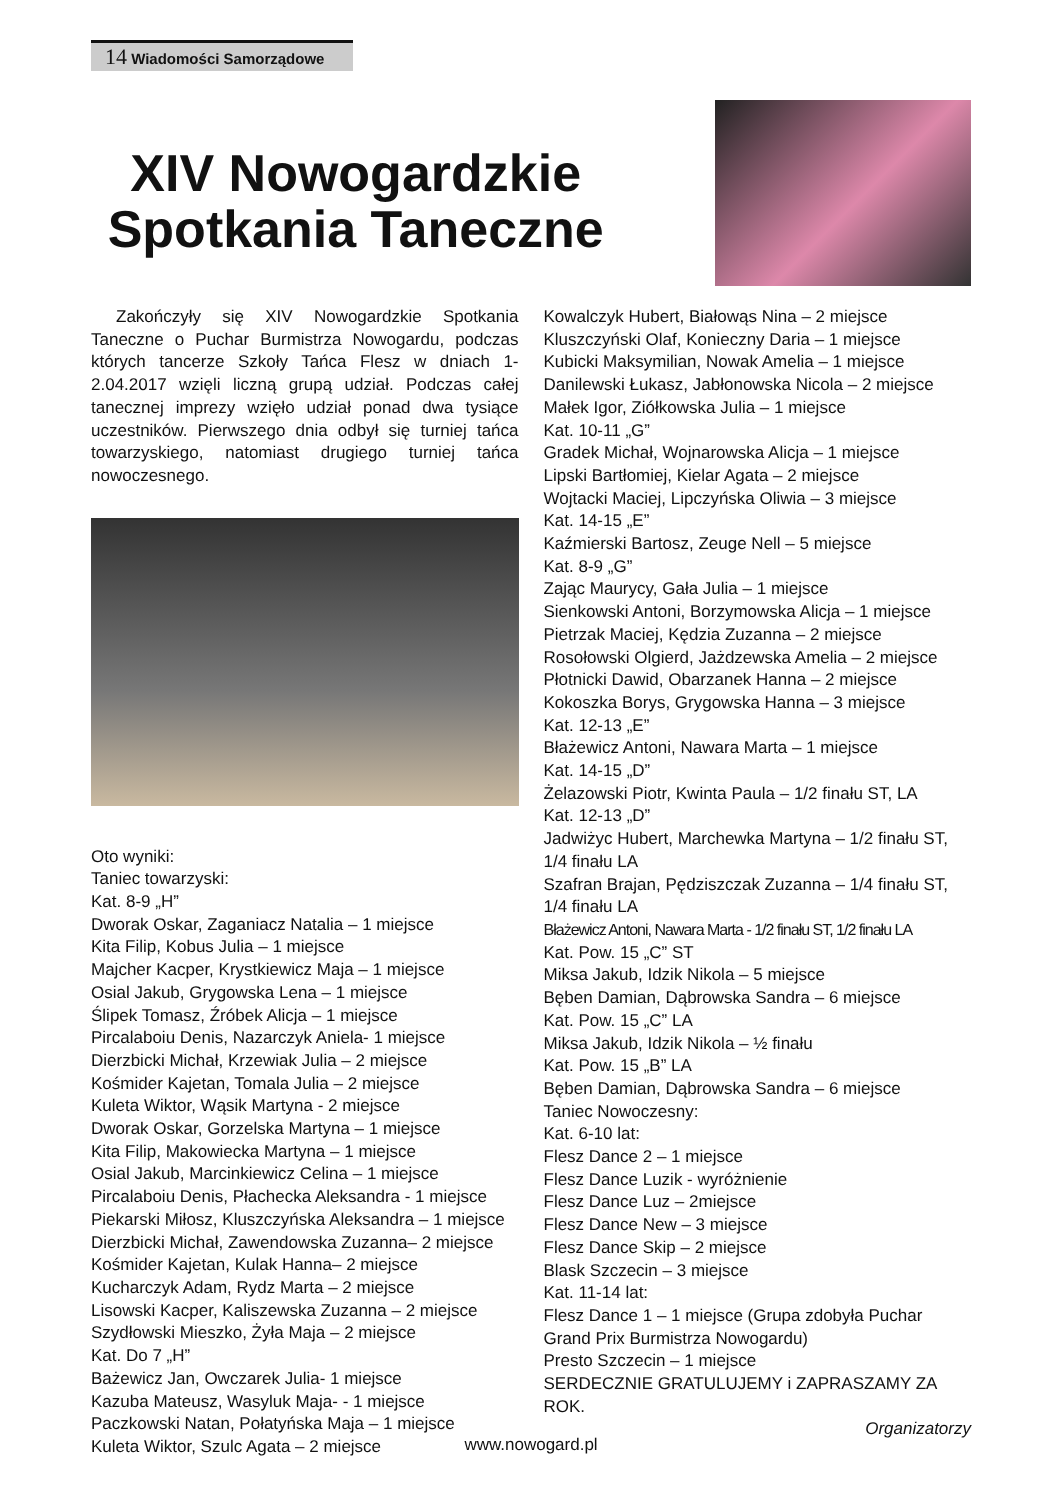14 Wiadomości Samorządowe
XIV Nowogardzkie Spotkania Taneczne
Zakończyły się XIV Nowogardzkie Spotkania Taneczne o Puchar Burmistrza Nowogardu, podczas których tancerze Szkoły Tańca Flesz w dniach 1-2.04.2017 wzięli liczną grupą udział. Podczas całej tanecznej imprezy wzięło udział ponad dwa tysiące uczestników. Pierwszego dnia odbył się turniej tańca towarzyskiego, natomiast drugiego turniej tańca nowoczesnego.
Oto wyniki:
Taniec towarzyski:
Kat. 8-9 „H”
Dworak Oskar, Zaganiacz Natalia – 1 miejsce
Kita Filip, Kobus Julia – 1 miejsce
Majcher Kacper, Krystkiewicz Maja – 1 miejsce
Osial Jakub, Grygowska Lena – 1 miejsce
Ślipek Tomasz, Źróbek Alicja – 1 miejsce
Pircalaboiu Denis, Nazarczyk Aniela- 1 miejsce
Dierzbicki Michał, Krzewiak Julia – 2 miejsce
Kośmider Kajetan, Tomala Julia – 2 miejsce
Kuleta Wiktor, Wąsik Martyna - 2 miejsce
Dworak Oskar, Gorzelska Martyna – 1 miejsce
Kita Filip, Makowiecka Martyna – 1 miejsce
Osial Jakub, Marcinkiewicz Celina – 1 miejsce
Pircalaboiu Denis, Płachecka Aleksandra - 1 miejsce
Piekarski Miłosz, Kluszczyńska Aleksandra – 1 miejsce
Dierzbicki Michał, Zawendowska Zuzanna– 2 miejsce
Kośmider Kajetan, Kulak Hanna– 2 miejsce
Kucharczyk Adam, Rydz Marta – 2 miejsce
Lisowski Kacper, Kaliszewska Zuzanna – 2 miejsce
Szydłowski Mieszko, Żyła Maja – 2 miejsce
Kat. Do 7 „H”
Bażewicz Jan, Owczarek Julia- 1 miejsce
Kazuba Mateusz, Wasyluk Maja- - 1 miejsce
Paczkowski Natan, Połatyńska Maja – 1 miejsce
Kuleta Wiktor, Szulc Agata – 2 miejsce
Kowalczyk Hubert, Białowąs Nina – 2 miejsce
Kluszczyński Olaf, Konieczny Daria – 1 miejsce
Kubicki Maksymilian, Nowak Amelia – 1 miejsce
Danilewski Łukasz, Jabłonowska Nicola – 2 miejsce
Małek Igor, Ziółkowska Julia – 1 miejsce
Kat. 10-11 „G”
Gradek Michał, Wojnarowska Alicja – 1 miejsce
Lipski Bartłomiej, Kielar Agata – 2 miejsce
Wojtacki Maciej, Lipczyńska Oliwia – 3 miejsce
Kat. 14-15 „E”
Kaźmierski Bartosz, Zeuge Nell – 5 miejsce
Kat. 8-9 „G”
Zając Maurycy, Gała Julia – 1 miejsce
Sienkowski Antoni, Borzymowska Alicja – 1 miejsce
Pietrzak Maciej, Kędzia Zuzanna – 2 miejsce
Rosołowski Olgierd, Jażdzewska Amelia – 2 miejsce
Płotnicki Dawid, Obarzanek Hanna – 2 miejsce
Kokoszka Borys, Grygowska Hanna – 3 miejsce
Kat. 12-13 „E”
Błażewicz Antoni, Nawara Marta – 1 miejsce
Kat. 14-15 „D”
Żelazowski Piotr, Kwinta Paula – 1/2 finału ST, LA
Kat. 12-13 „D”
Jadwiżyc Hubert, Marchewka Martyna – 1/2 finału ST, 1/4 finału LA
Szafran Brajan, Pędziszczak Zuzanna – 1/4 finału ST, 1/4 finału LA
Błażewicz Antoni, Nawara Marta - 1/2 finału ST, 1/2 finału LA
Kat. Pow. 15 „C” ST
Miksa Jakub, Idzik Nikola – 5 miejsce
Bęben Damian, Dąbrowska Sandra – 6 miejsce
Kat. Pow. 15 „C” LA
Miksa Jakub, Idzik Nikola – ½ finału
Kat. Pow. 15 „B” LA
Bęben Damian, Dąbrowska Sandra – 6 miejsce
Taniec Nowoczesny:
Kat. 6-10 lat:
Flesz Dance 2 – 1 miejsce
Flesz Dance Luzik - wyróżnienie
Flesz Dance Luz – 2miejsce
Flesz Dance New – 3 miejsce
Flesz Dance Skip – 2 miejsce
Blask Szczecin – 3 miejsce
Kat. 11-14 lat:
Flesz Dance 1 – 1 miejsce (Grupa zdobyła Puchar Grand Prix Burmistrza Nowogardu)
Presto Szczecin – 1 miejsce
SERDECZNIE GRATULUJEMY i ZAPRASZAMY ZA ROK.
Organizatorzy
www.nowogard.pl